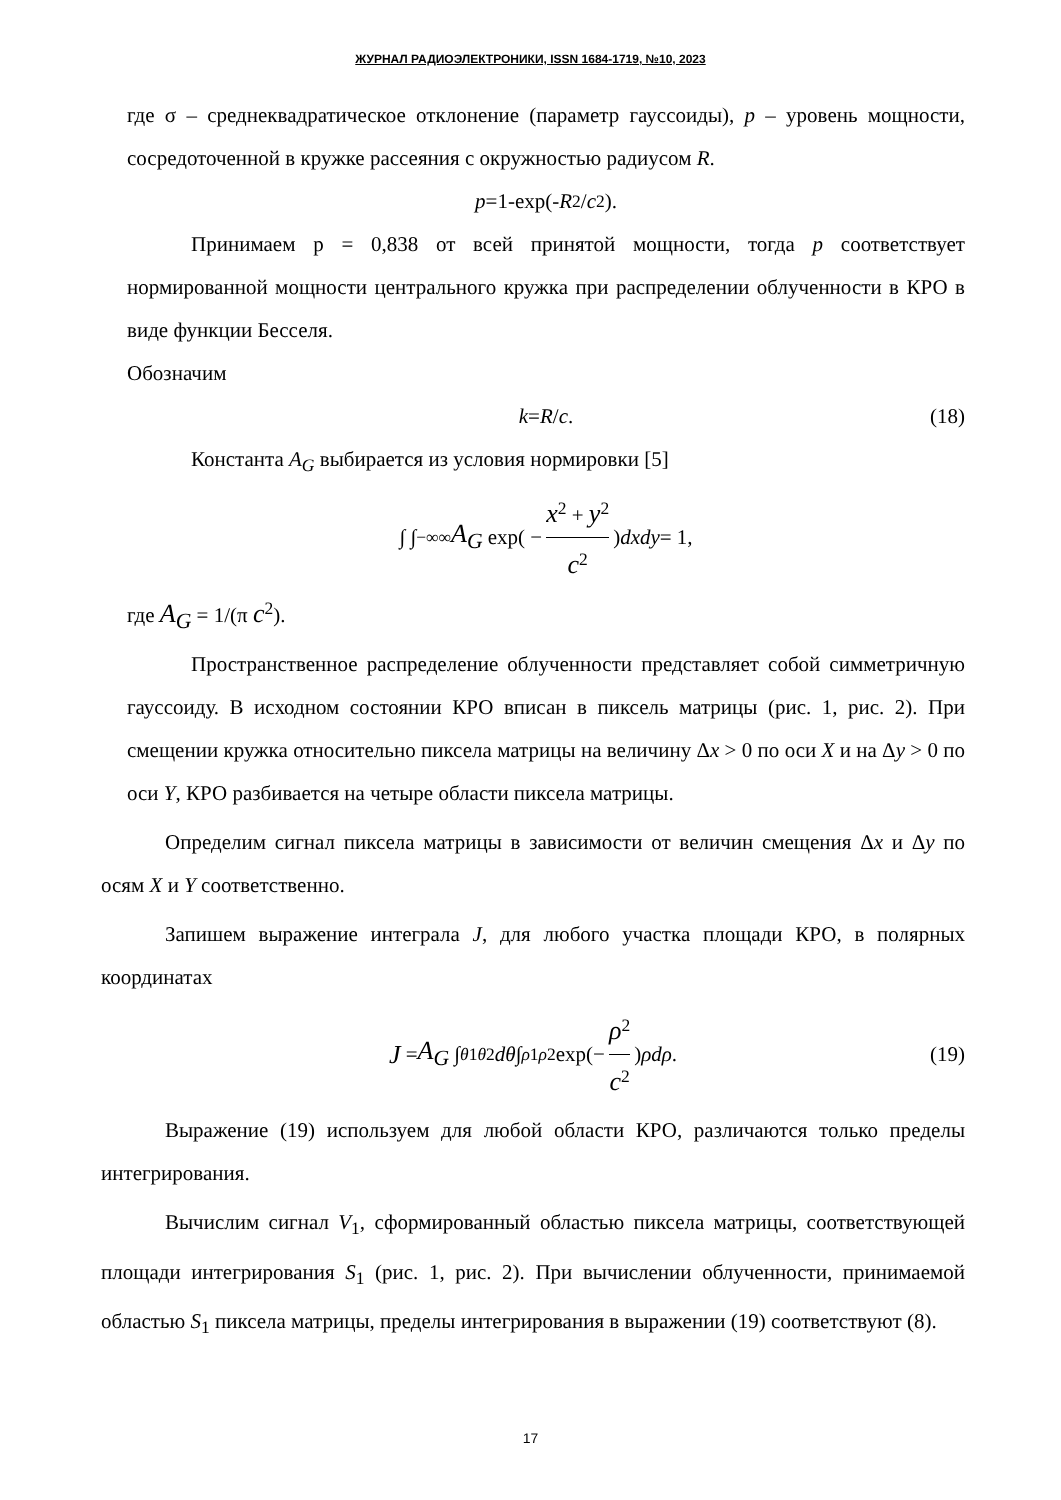ЖУРНАЛ РАДИОЭЛЕКТРОНИКИ, ISSN 1684-1719, №10, 2023
где σ – среднеквадратическое отклонение (параметр гауссоиды), p – уровень мощности, сосредоточенной в кружке рассеяния с окружностью радиусом R.
p =1-exp(- R<sup>2</sup>/ c<sup>2</sup>).
Принимаем p = 0,838 от всей принятой мощности, тогда p соответствует нормированной мощности центрального кружка при распределении облученности в КРО в виде функции Бесселя.
Обозначим
k = R / c. (18)
Константа A<sub>G</sub> выбирается из условия нормировки [5]
∫ ∫<sub>−∞</sub><sup>∞</sup> A<sub>G</sub> exp( − x<sup>2</sup> + y<sup>2</sup> c<sup>2</sup>) dxdy = 1,
где A<sub>G</sub> = 1/(π c<sup>2</sup>).
Пространственное распределение облученности представляет собой симметричную гауссоиду. В исходном состоянии КРО вписан в пиксель матрицы (рис. 1, рис. 2). При смещении кружка относительно пиксела матрицы на величину Δx > 0 по оси X и на Δy > 0 по оси Y, КРО разбивается на четыре области пиксела матрицы.
Определим сигнал пиксела матрицы в зависимости от величин смещения Δx и Δy по осям X и Y соответственно.
Запишем выражение интеграла J, для любого участка площади КРО, в полярных координатах
J = A<sub>G</sub> ∫<sub>θ1</sub><sup>θ2</sup> dθ ∫<sub>ρ1</sub><sup>ρ2</sup> exp(− ρ<sup>2</sup> c<sup>2</sup>) ρdρ. (19)
Выражение (19) используем для любой области КРО, различаются только пределы интегрирования.
Вычислим сигнал V<sub>1</sub>, сформированный областью пиксела матрицы, соответствующей площади интегрирования S<sub>1</sub> (рис. 1, рис. 2). При вычислении облученности, принимаемой областью S<sub>1</sub> пиксела матрицы, пределы интегрирования в выражении (19) соответствуют (8).
17